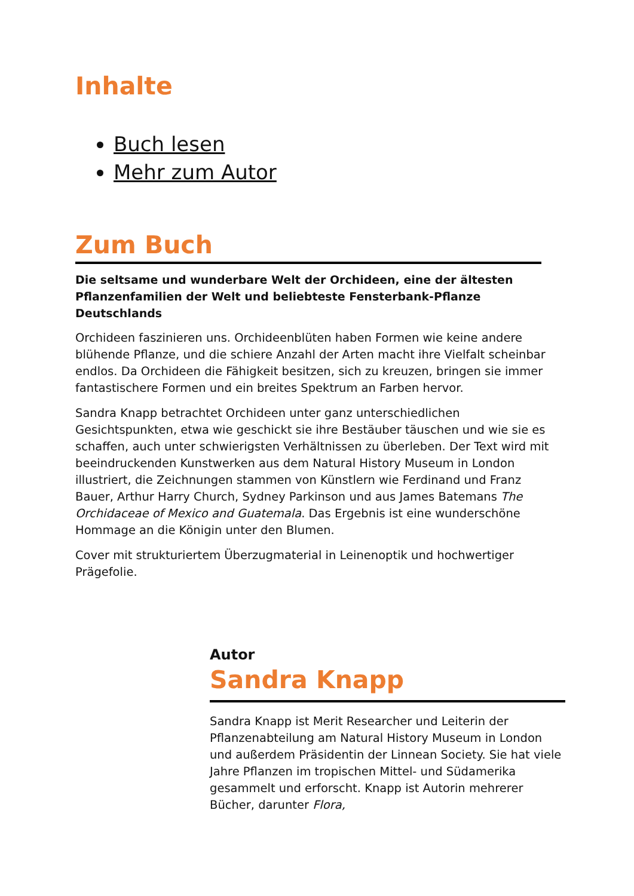Inhalte
Buch lesen
Mehr zum Autor
Zum Buch
Die seltsame und wunderbare Welt der Orchideen, eine der ältesten Pflanzenfamilien der Welt und beliebteste Fensterbank-Pflanze Deutschlands
Orchideen faszinieren uns. Orchideenblüten haben Formen wie keine andere blühende Pflanze, und die schiere Anzahl der Arten macht ihre Vielfalt scheinbar endlos. Da Orchideen die Fähigkeit besitzen, sich zu kreuzen, bringen sie immer fantastischere Formen und ein breites Spektrum an Farben hervor.
Sandra Knapp betrachtet Orchideen unter ganz unterschiedlichen Gesichtspunkten, etwa wie geschickt sie ihre Bestäuber täuschen und wie sie es schaffen, auch unter schwierigsten Verhältnissen zu überleben. Der Text wird mit beeindruckenden Kunstwerken aus dem Natural History Museum in London illustriert, die Zeichnungen stammen von Künstlern wie Ferdinand und Franz Bauer, Arthur Harry Church, Sydney Parkinson und aus James Batemans The Orchidaceae of Mexico and Guatemala. Das Ergebnis ist eine wunderschöne Hommage an die Königin unter den Blumen.
Cover mit strukturiertem Überzugmaterial in Leinenoptik und hochwertiger Prägefolie.
Autor
Sandra Knapp
Sandra Knapp ist Merit Researcher und Leiterin der Pflanzenabteilung am Natural History Museum in London und außerdem Präsidentin der Linnean Society. Sie hat viele Jahre Pflanzen im tropischen Mittel- und Südamerika gesammelt und erforscht. Knapp ist Autorin mehrerer Bücher, darunter Flora,